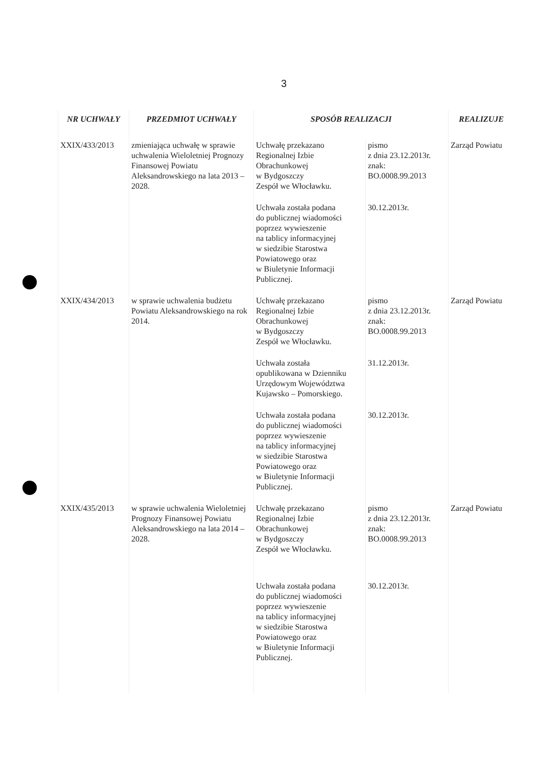3
| NR UCHWAŁY | PRZEDMIOT UCHWAŁY | SPOSÓB REALIZACJI | | REALIZUJE |
| --- | --- | --- | --- | --- |
| XXIX/433/2013 | zmieniająca uchwałę w sprawie uchwalenia Wieloletniej Prognozy Finansowej Powiatu Aleksandrowskiego na lata 2013 – 2028. | Uchwałę przekazano Regionalnej Izbie Obrachunkowej w Bydgoszczy Zespół we Włocławku. | pismo z dnia 23.12.2013r. znak: BO.0008.99.2013 | Zarząd Powiatu |
| | | Uchwała została podana do publicznej wiadomości poprzez wywieszenie na tablicy informacyjnej w siedzibie Starostwa Powiatowego oraz w Biuletynie Informacji Publicznej. | 30.12.2013r. | |
| XXIX/434/2013 | w sprawie uchwalenia budżetu Powiatu Aleksandrowskiego na rok 2014. | Uchwałę przekazano Regionalnej Izbie Obrachunkowej w Bydgoszczy Zespół we Włocławku. | pismo z dnia 23.12.2013r. znak: BO.0008.99.2013 | Zarząd Powiatu |
| | | Uchwała została opublikowana w Dzienniku Urzędowym Województwa Kujawsko – Pomorskiego. | 31.12.2013r. | |
| | | Uchwała została podana do publicznej wiadomości poprzez wywieszenie na tablicy informacyjnej w siedzibie Starostwa Powiatowego oraz w Biuletynie Informacji Publicznej. | 30.12.2013r. | |
| XXIX/435/2013 | w sprawie uchwalenia Wieloletniej Prognozy Finansowej Powiatu Aleksandrowskiego na lata 2014 – 2028. | Uchwałę przekazano Regionalnej Izbie Obrachunkowej w Bydgoszczy Zespół we Włocławku. | pismo z dnia 23.12.2013r. znak: BO.0008.99.2013 | Zarząd Powiatu |
| | | Uchwała została podana do publicznej wiadomości poprzez wywieszenie na tablicy informacyjnej w siedzibie Starostwa Powiatowego oraz w Biuletynie Informacji Publicznej. | 30.12.2013r. | |